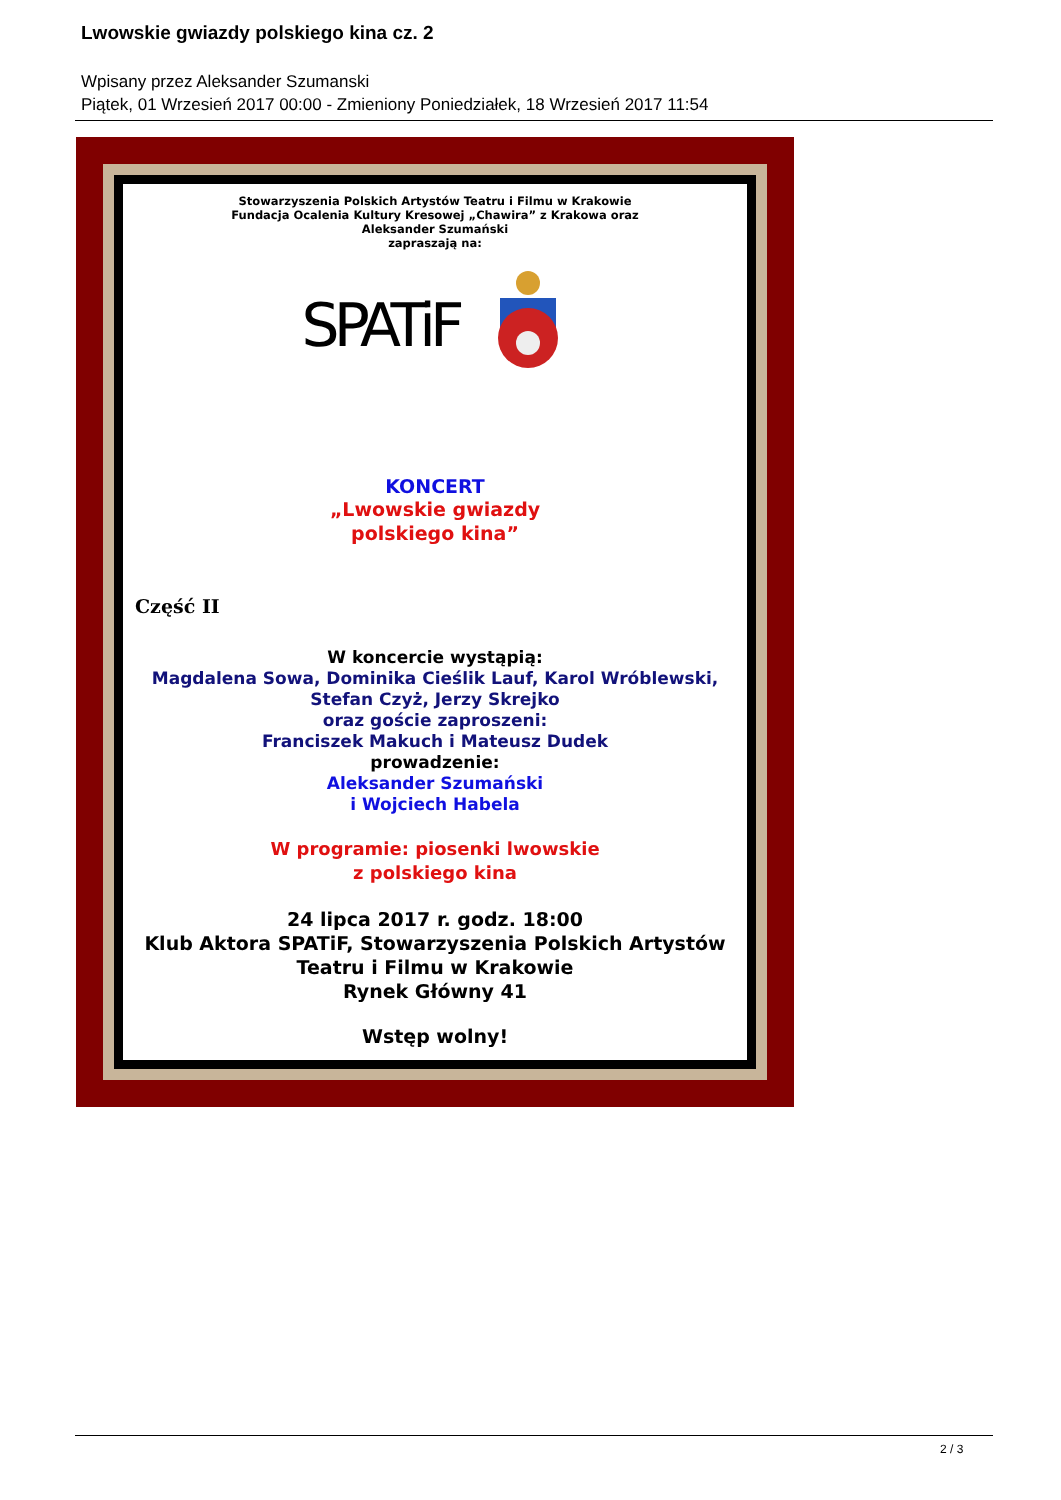Lwowskie gwiazdy polskiego kina cz. 2
Wpisany przez Aleksander Szumanski
Piątek, 01 Wrzesień 2017 00:00 - Zmieniony Poniedziałek, 18 Wrzesień 2017 11:54
Stowarzyszenia Polskich Artystów Teatru i Filmu w Krakowie
Fundacja Ocalenia Kultury Kresowej „Chawira” z Krakowa oraz
Aleksander Szumański
zapraszają na:
SPATiF
KONCERT
„Lwowskie gwiazdy
polskiego kina”
Część II
W koncercie wystąpią:
Magdalena Sowa, Dominika Cieślik Lauf, Karol Wróblewski,
Stefan Czyż, Jerzy Skrejko
oraz goście zaproszeni:
Franciszek Makuch i Mateusz Dudek
prowadzenie:
Aleksander Szumański
i Wojciech Habela
W programie: piosenki lwowskie
z polskiego kina
24 lipca 2017 r. godz. 18:00
Klub Aktora SPATiF, Stowarzyszenia Polskich Artystów
Teatru i Filmu w Krakowie
Rynek Główny 41
Wstęp wolny!
2 / 3